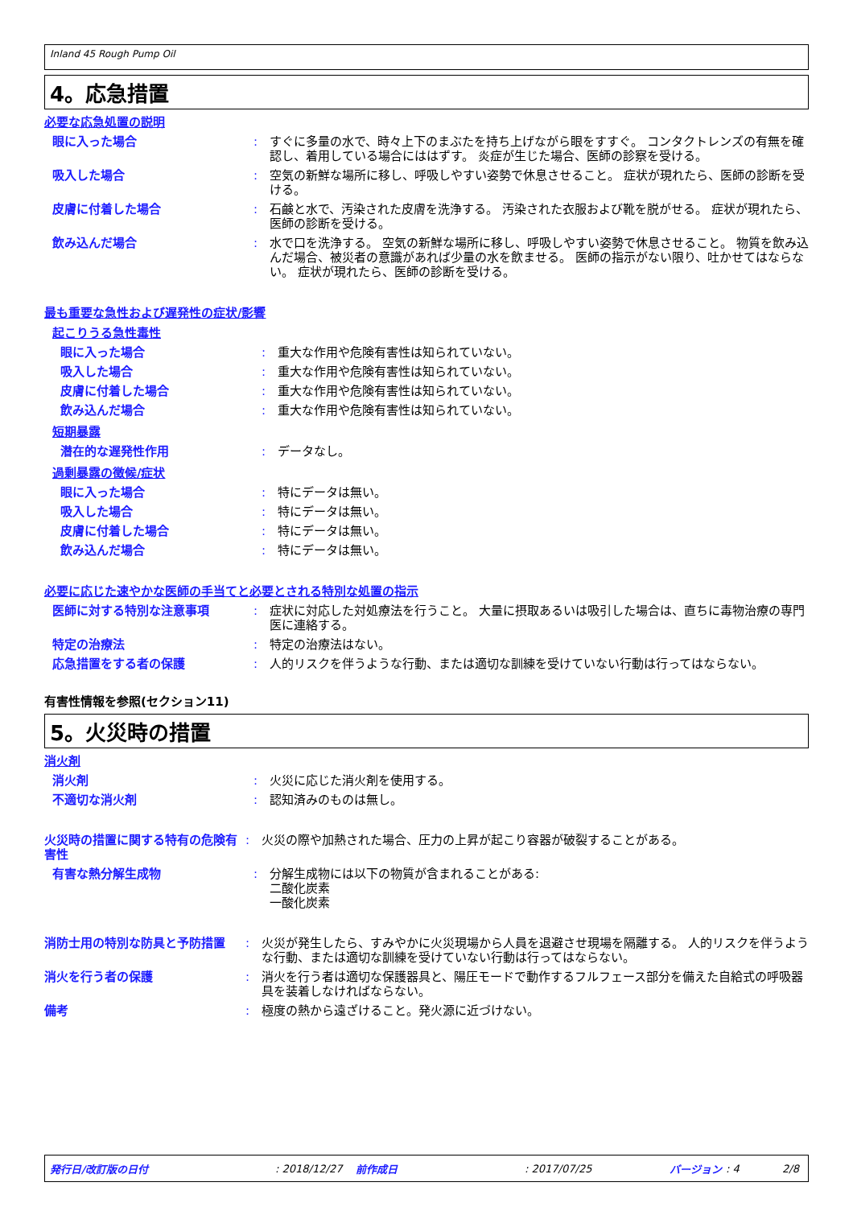Inland 45 Rough Pump Oil
4。応急措置
必要な応急処置の説明
眼に入った場合 : すぐに多量の水で、時々上下のまぶたを持ち上げながら眼をすすぐ。 コンタクトレンズの有無を確認し、着用している場合にははずす。 炎症が生じた場合、医師の診察を受ける。
吸入した場合 : 空気の新鮮な場所に移し、呼吸しやすい姿勢で休息させること。 症状が現れたら、医師の診断を受ける。
皮膚に付着した場合 : 石鹸と水で、汚染された皮膚を洗浄する。 汚染された衣服および靴を脱がせる。 症状が現れたら、医師の診断を受ける。
飲み込んだ場合 : 水で口を洗浄する。 空気の新鮮な場所に移し、呼吸しやすい姿勢で休息させること。 物質を飲み込んだ場合、被災者の意識があれば少量の水を飲ませる。 医師の指示がない限り、吐かせてはならない。 症状が現れたら、医師の診断を受ける。
最も重要な急性および遅発性の症状/影響
起こりうる急性毒性
眼に入った場合 : 重大な作用や危険有害性は知られていない。
吸入した場合 : 重大な作用や危険有害性は知られていない。
皮膚に付着した場合 : 重大な作用や危険有害性は知られていない。
飲み込んだ場合 : 重大な作用や危険有害性は知られていない。
短期暴露
潜在的な遅発性作用 : データなし。
過剰暴露の徴候/症状
眼に入った場合 : 特にデータは無い。
吸入した場合 : 特にデータは無い。
皮膚に付着した場合 : 特にデータは無い。
飲み込んだ場合 : 特にデータは無い。
必要に応じた速やかな医師の手当てと必要とされる特別な処置の指示
医師に対する特別な注意事項 : 症状に対応した対処療法を行うこと。 大量に摂取あるいは吸引した場合は、直ちに毒物治療の専門医に連絡する。
特定の治療法 : 特定の治療法はない。
応急措置をする者の保護 : 人的リスクを伴うような行動、または適切な訓練を受けていない行動は行ってはならない。
有害性情報を参照(セクション11)
5。火災時の措置
消火剤
消火剤 : 火災に応じた消火剤を使用する。
不適切な消火剤 : 認知済みのものは無し。
火災時の措置に関する特有の危険有害性
: 火災の際や加熱された場合、圧力の上昇が起こり容器が破裂することがある。
有害な熱分解生成物 : 分解生成物には以下の物質が含まれることがある:
二酸化炭素
一酸化炭素
消防士用の特別な防具と予防措置 : 火災が発生したら、すみやかに火災現場から人員を退避させ現場を隔離する。 人的リスクを伴うような行動、または適切な訓練を受けていない行動は行ってはならない。
消火を行う者の保護 : 消火を行う者は適切な保護器具と、陽圧モードで動作するフルフェース部分を備えた自給式の呼吸器具を装着しなければならない。
備考 : 極度の熱から遠ざけること。発火源に近づけない。
発行日/改訂版の日付: 2018/12/27 前作成日: 2017/07/25 バージョン: 4 2/8